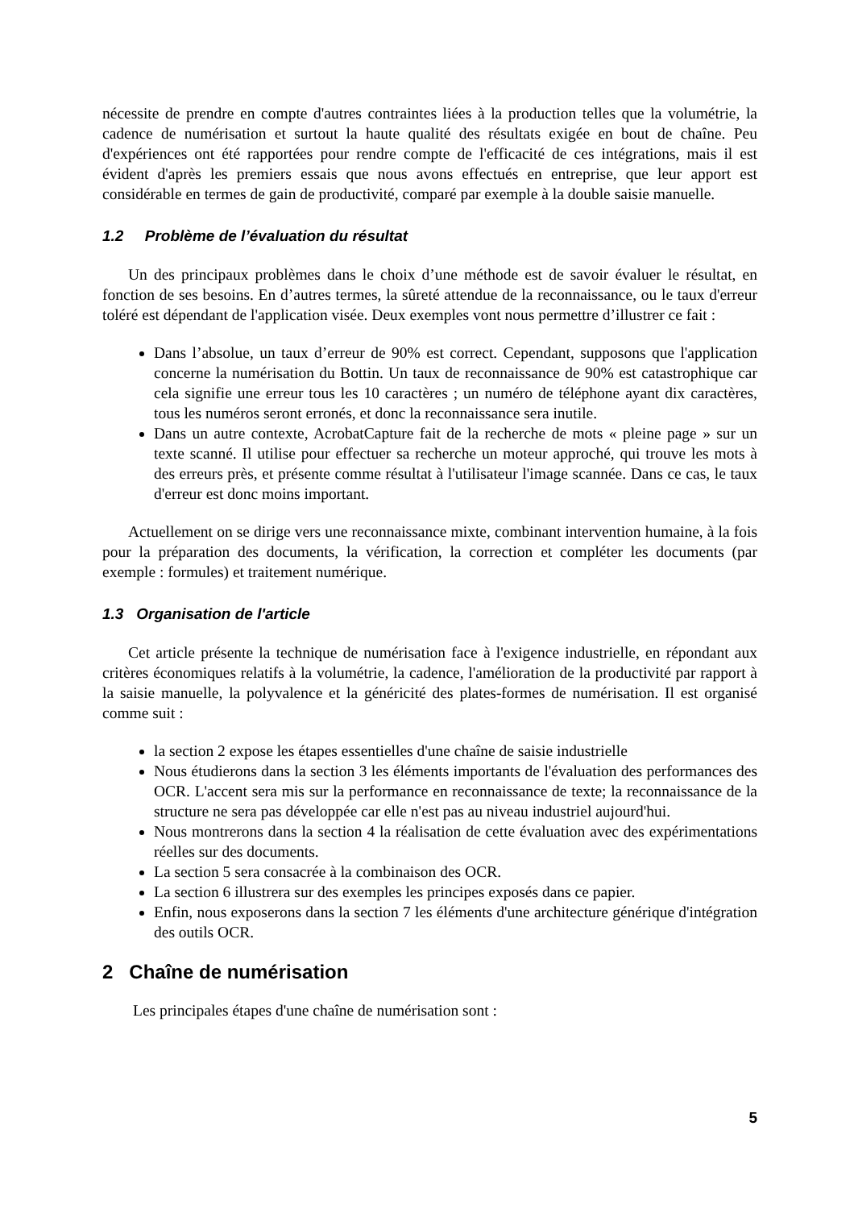nécessite de prendre en compte d'autres contraintes liées à la production telles que la volumétrie, la cadence de numérisation et surtout la haute qualité des résultats exigée en bout de chaîne. Peu d'expériences ont été rapportées pour rendre compte de l'efficacité de ces intégrations, mais il est évident d'après les premiers essais que nous avons effectués en entreprise, que leur apport est considérable en termes de gain de productivité, comparé par exemple à la double saisie manuelle.
1.2 Problème de l’évaluation du résultat
Un des principaux problèmes dans le choix d’une méthode est de savoir évaluer le résultat, en fonction de ses besoins. En d’autres termes, la sûreté attendue de la reconnaissance, ou le taux d'erreur toléré est dépendant de l'application visée. Deux exemples vont nous permettre d’illustrer ce fait :
Dans l’absolue, un taux d’erreur de 90% est correct. Cependant, supposons que l'application concerne la numérisation du Bottin. Un taux de reconnaissance de 90% est catastrophique car cela signifie une erreur tous les 10 caractères ; un numéro de téléphone ayant dix caractères, tous les numéros seront erronés, et donc la reconnaissance sera inutile.
Dans un autre contexte, AcrobatCapture fait de la recherche de mots « pleine page » sur un texte scanné. Il utilise pour effectuer sa recherche un moteur approché, qui trouve les mots à des erreurs près, et présente comme résultat à l'utilisateur l'image scannée. Dans ce cas, le taux d'erreur est donc moins important.
Actuellement on se dirige vers une reconnaissance mixte, combinant intervention humaine, à la fois pour la préparation des documents, la vérification, la correction et compléter les documents (par exemple : formules) et traitement numérique.
1.3 Organisation de l'article
Cet article présente la technique de numérisation face à l'exigence industrielle, en répondant aux critères économiques relatifs à la volumétrie, la cadence, l'amélioration de la productivité par rapport à la saisie manuelle, la polyvalence et la généricité des plates-formes de numérisation. Il est organisé comme suit :
la section 2 expose les étapes essentielles d'une chaîne de saisie industrielle
Nous étudierons dans la section 3 les éléments importants de l'évaluation des performances des OCR. L'accent sera mis sur la performance en reconnaissance de texte; la reconnaissance de la structure ne sera pas développée car elle n'est pas au niveau industriel aujourd'hui.
Nous montrerons dans la section 4 la réalisation de cette évaluation avec des expérimentations réelles sur des documents.
La section 5 sera consacrée à la combinaison des OCR.
La section 6 illustrera sur des exemples les principes exposés dans ce papier.
Enfin, nous exposerons dans la section 7 les éléments d'une architecture générique d'intégration des outils OCR.
2 Chaîne de numérisation
Les principales étapes d'une chaîne de numérisation sont :
5